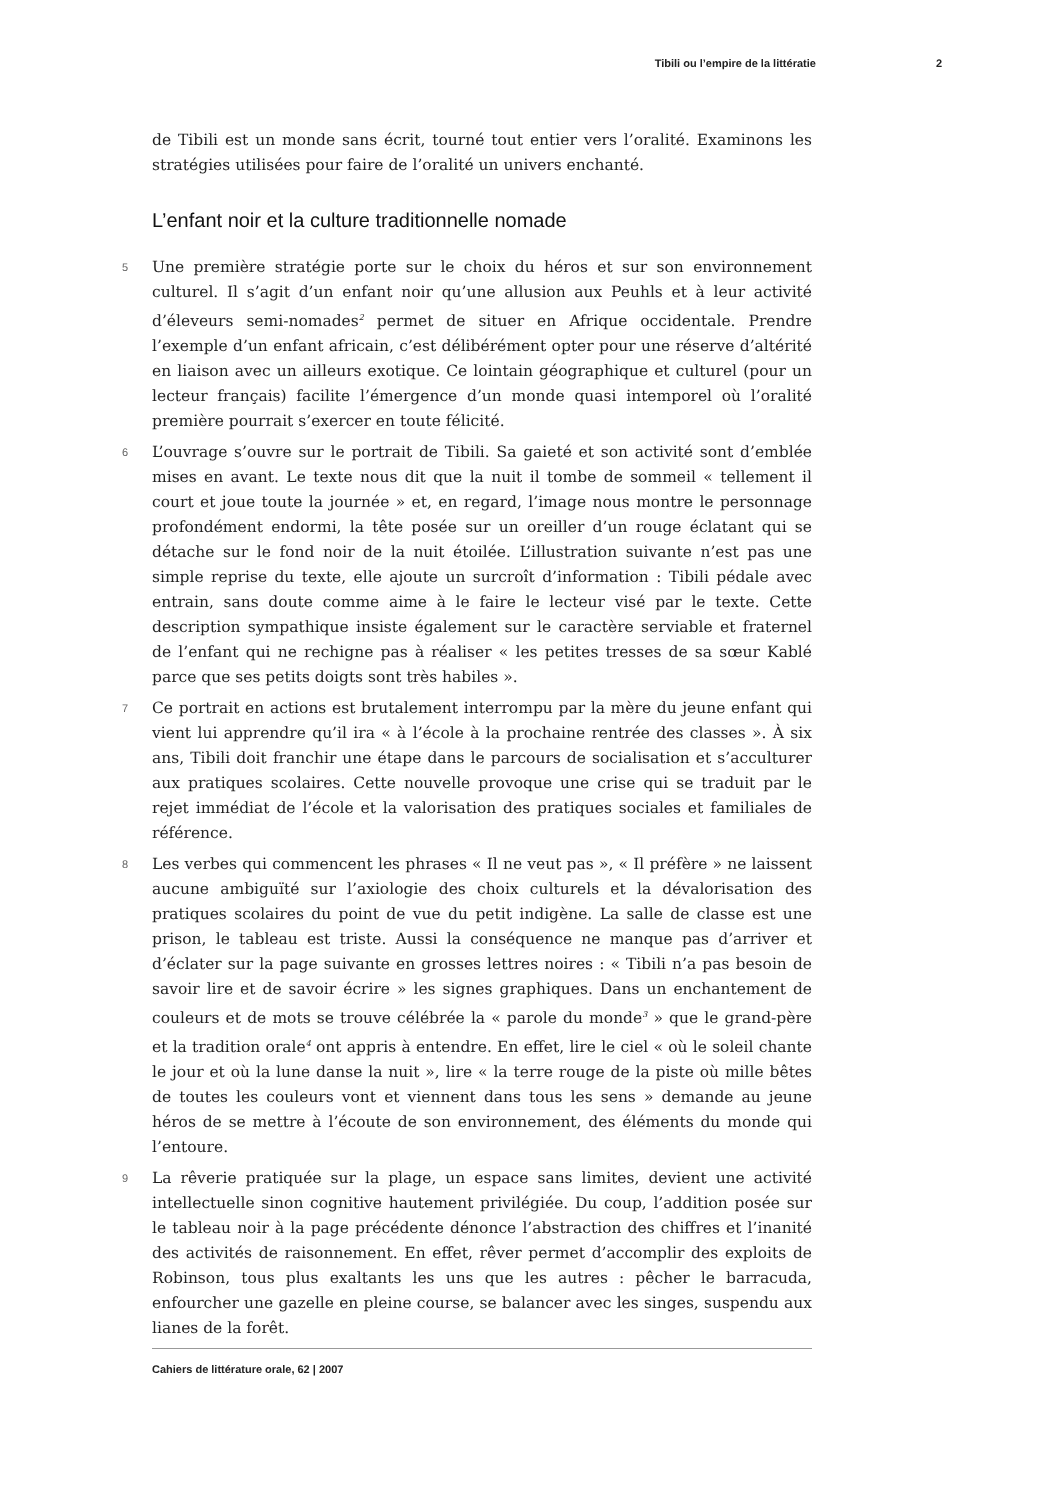Tibili ou l’empire de la littératie 2
de Tibili est un monde sans écrit, tourné tout entier vers l’oralité. Examinons les stratégies utilisées pour faire de l’oralité un univers enchanté.
L’enfant noir et la culture traditionnelle nomade
5 Une première stratégie porte sur le choix du héros et sur son environnement culturel. Il s’agit d’un enfant noir qu’une allusion aux Peuhls et à leur activité d’éleveurs semi-nomades<sup>2</sup> permet de situer en Afrique occidentale. Prendre l’exemple d’un enfant africain, c’est délibérément opter pour une réserve d’altérité en liaison avec un ailleurs exotique. Ce lointain géographique et culturel (pour un lecteur français) facilite l’émergence d’un monde quasi intemporel où l’oralité première pourrait s’exercer en toute félicité.
6 L’ouvrage s’ouvre sur le portrait de Tibili. Sa gaieté et son activité sont d’emblée mises en avant. Le texte nous dit que la nuit il tombe de sommeil « tellement il court et joue toute la journée » et, en regard, l’image nous montre le personnage profondément endormi, la tête posée sur un oreiller d’un rouge éclatant qui se détache sur le fond noir de la nuit étoilée. L’illustration suivante n’est pas une simple reprise du texte, elle ajoute un surcroît d’information : Tibili pédale avec entrain, sans doute comme aime à le faire le lecteur visé par le texte. Cette description sympathique insiste également sur le caractère serviable et fraternel de l’enfant qui ne rechigne pas à réaliser « les petites tresses de sa sœur Kablé parce que ses petits doigts sont très habiles ».
7 Ce portrait en actions est brutalement interrompu par la mère du jeune enfant qui vient lui apprendre qu’il ira « à l’école à la prochaine rentrée des classes ». À six ans, Tibili doit franchir une étape dans le parcours de socialisation et s’acculturer aux pratiques scolaires. Cette nouvelle provoque une crise qui se traduit par le rejet immédiat de l’école et la valorisation des pratiques sociales et familiales de référence.
8 Les verbes qui commencent les phrases « Il ne veut pas », « Il préfère » ne laissent aucune ambiguïté sur l’axiologie des choix culturels et la dévalorisation des pratiques scolaires du point de vue du petit indigène. La salle de classe est une prison, le tableau est triste. Aussi la conséquence ne manque pas d’arriver et d’éclater sur la page suivante en grosses lettres noires : « Tibili n’a pas besoin de savoir lire et de savoir écrire » les signes graphiques. Dans un enchantement de couleurs et de mots se trouve célébrée la « parole du monde<sup>3</sup> » que le grand-père et la tradition orale<sup>4</sup> ont appris à entendre. En effet, lire le ciel « où le soleil chante le jour et où la lune danse la nuit », lire « la terre rouge de la piste où mille bêtes de toutes les couleurs vont et viennent dans tous les sens » demande au jeune héros de se mettre à l’écoute de son environnement, des éléments du monde qui l’entoure.
9 La rêverie pratiquée sur la plage, un espace sans limites, devient une activité intellectuelle sinon cognitive hautement privilégiée. Du coup, l’addition posée sur le tableau noir à la page précédente dénonce l’abstraction des chiffres et l’inanité des activités de raisonnement. En effet, rêver permet d’accomplir des exploits de Robinson, tous plus exaltants les uns que les autres : pêcher le barracuda, enfourcher une gazelle en pleine course, se balancer avec les singes, suspendu aux lianes de la forêt.
Cahiers de littérature orale, 62 | 2007